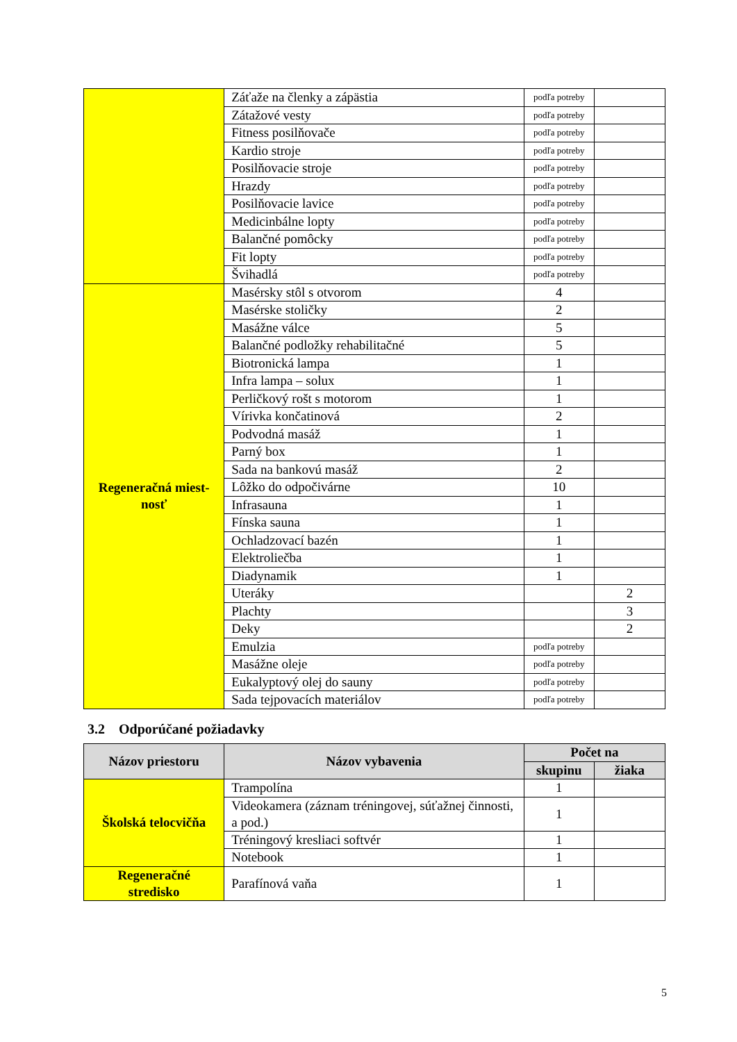| | Záťaže na členky a zápästia | podľa potreby | |
| | Zátažové vesty | podľa potreby | |
| | Fitness posilňovače | podľa potreby | |
| | Kardio stroje | podľa potreby | |
| | Posilňovacie stroje | podľa potreby | |
| | Hrazdy | podľa potreby | |
| | Posilňovacie lavice | podľa potreby | |
| | Medicinbálne lopty | podľa potreby | |
| | Balančné pomôcky | podľa potreby | |
| | Fit lopty | podľa potreby | |
| | Švihadlá | podľa potreby | |
| Regeneračná miest- nosť | Masérsky stôl s otvorom | 4 | |
| | Masérske stoličky | 2 | |
| | Masážne válce | 5 | |
| | Balančné podložky rehabilitačné | 5 | |
| | Biotronická lampa | 1 | |
| | Infra lampa – solux | 1 | |
| | Perličkový rošt s motorom | 1 | |
| | Vírivka končatinová | 2 | |
| | Podvodná masáž | 1 | |
| | Parný box | 1 | |
| | Sada na bankovú masáž | 2 | |
| | Lôžko do odpočivárne | 10 | |
| | Infrasauna | 1 | |
| | Fínska sauna | 1 | |
| | Ochladzovací bazén | 1 | |
| | Elektroliečba | 1 | |
| | Diadynamik | 1 | |
| | Uteráky | | 2 |
| | Plachty | | 3 |
| | Deky | | 2 |
| | Emulzia | podľa potreby | |
| | Masážne oleje | podľa potreby | |
| | Eukalyptový olej do sauny | podľa potreby | |
| | Sada tejpovacích materiálov | podľa potreby | |
3.2 Odporúčané požiadavky
| Názov priestoru | Názov vybavenia | Počet na | |
| --- | --- | --- | --- |
| | | skupinu | žiaka |
| Školská telocvičňa | Trampolína | 1 | |
| | Videokamera (záznam tréningovej, súťažnej činnosti, a pod.) | 1 | |
| | Tréningový kresliaci softvér | 1 | |
| | Notebook | 1 | |
| Regeneračné stredisko | Parafínová vaňa | 1 | |
5